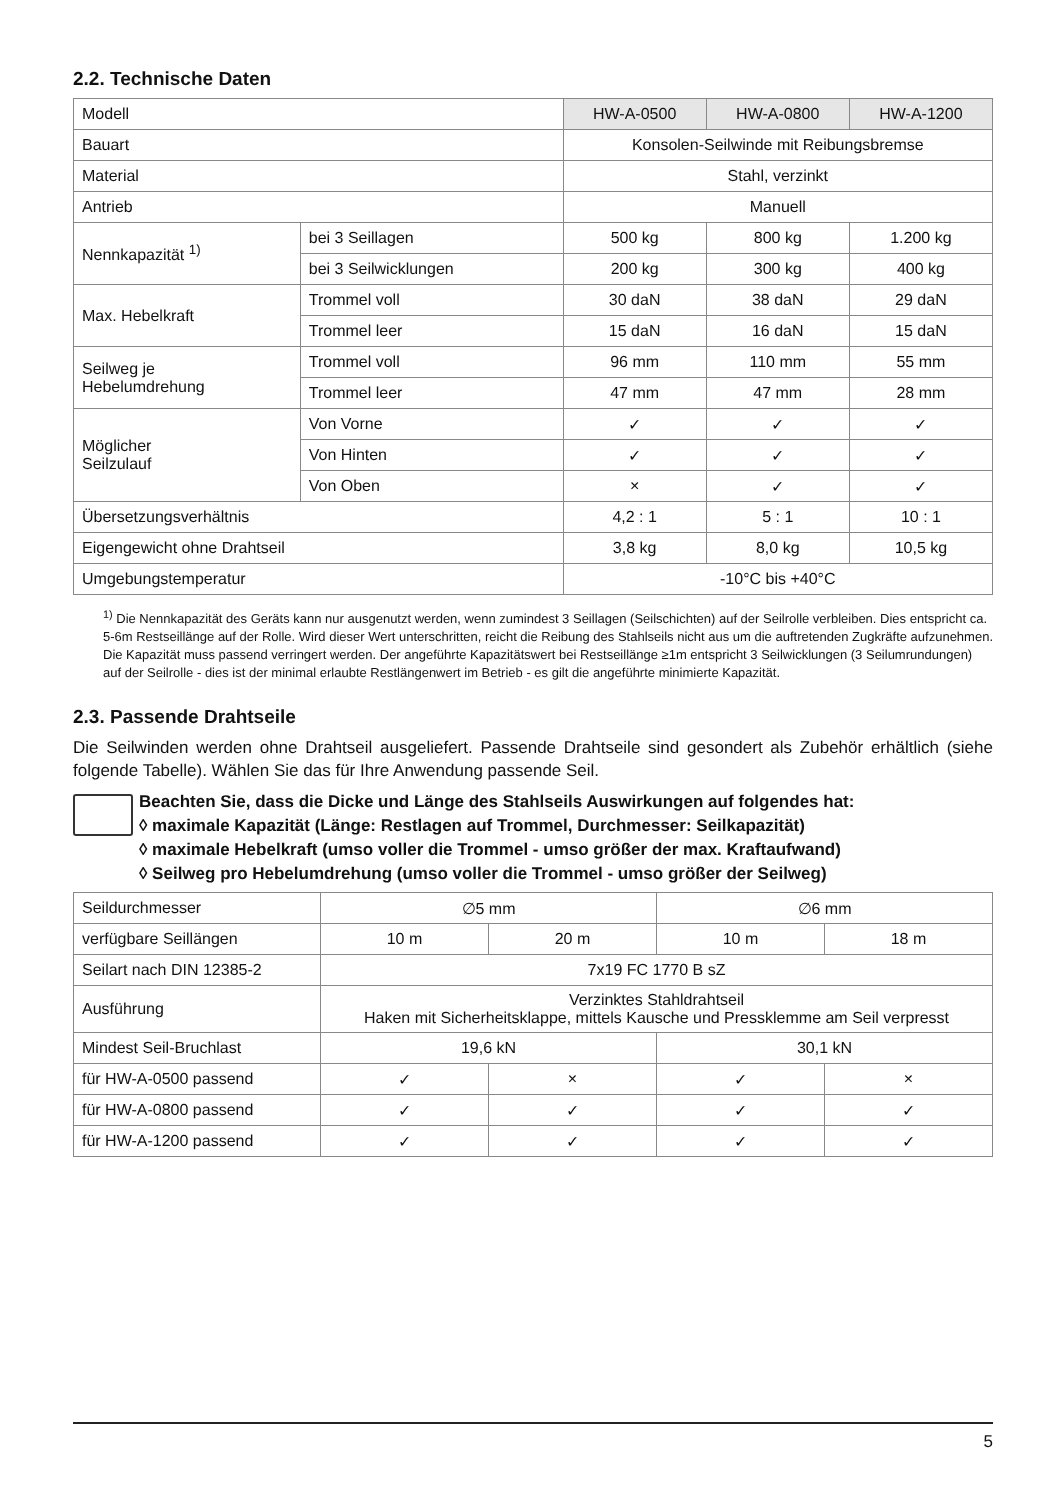2.2. Technische Daten
| Modell | | HW-A-0500 | HW-A-0800 | HW-A-1200 |
| Bauart | | Konsolen-Seilwinde mit Reibungsbremse | | |
| Material | | Stahl, verzinkt | | |
| Antrieb | | Manuell | | |
| Nennkapazität <sup>1)</sup> | bei 3 Seillagen | 500 kg | 800 kg | 1.200 kg |
| | bei 3 Seilwicklungen | 200 kg | 300 kg | 400 kg |
| Max. Hebelkraft | Trommel voll | 30 daN | 38 daN | 29 daN |
| | Trommel leer | 15 daN | 16 daN | 15 daN |
| Seilweg je Hebelumdrehung | Trommel voll | 96 mm | 110 mm | 55 mm |
| | Trommel leer | 47 mm | 47 mm | 28 mm |
| Möglicher Seilzulauf | Von Vorne | ✓ | ✓ | ✓ |
| | Von Hinten | ✓ | ✓ | ✓ |
| | Von Oben | × | ✓ | ✓ |
| Übersetzungsverhältnis | | 4,2 : 1 | 5 : 1 | 10 : 1 |
| Eigengewicht ohne Drahtseil | | 3,8 kg | 8,0 kg | 10,5 kg |
| Umgebungstemperatur | | -10°C bis +40°C | | |
<sup>1)</sup> Die Nennkapazität des Geräts kann nur ausgenutzt werden, wenn zumindest 3 Seillagen (Seilschichten) auf der Seilrolle verbleiben. Dies entspricht ca. 5-6m Restseillänge auf der Rolle. Wird dieser Wert unterschritten, reicht die Reibung des Stahlseils nicht aus um die auftretenden Zugkräfte aufzunehmen. Die Kapazität muss passend verringert werden. Der angeführte Kapazitätswert bei Restseillänge ≥1m entspricht 3 Seilwicklungen (3 Seilumrundungen) auf der Seilrolle - dies ist der minimal erlaubte Restlängenwert im Betrieb - es gilt die angeführte minimierte Kapazität.
2.3. Passende Drahtseile
Die Seilwinden werden ohne Drahtseil ausgeliefert. Passende Drahtseile sind gesondert als Zubehör erhältlich (siehe folgende Tabelle). Wählen Sie das für Ihre Anwendung passende Seil.
Beachten Sie, dass die Dicke und Länge des Stahlseils Auswirkungen auf folgendes hat:
◊ maximale Kapazität (Länge: Restlagen auf Trommel, Durchmesser: Seilkapazität)
◊ maximale Hebelkraft (umso voller die Trommel - umso größer der max. Kraftaufwand)
◊ Seilweg pro Hebelumdrehung (umso voller die Trommel - umso größer der Seilweg)
| Seildurchmesser | ∅5 mm | | ∅6 mm | |
| verfügbare Seillängen | 10 m | 20 m | 10 m | 18 m |
| Seilart nach DIN 12385-2 | 7x19 FC 1770 B sZ | | | |
| Ausführung | Verzinktes Stahldrahtseil Haken mit Sicherheitsklappe, mittels Kausche und Pressklemme am Seil verpresst | | | |
| Mindest Seil-Bruchlast | 19,6 kN | | 30,1 kN | |
| für HW-A-0500 passend | ✓ | × | ✓ | × |
| für HW-A-0800 passend | ✓ | ✓ | ✓ | ✓ |
| für HW-A-1200 passend | ✓ | ✓ | ✓ | ✓ |
5